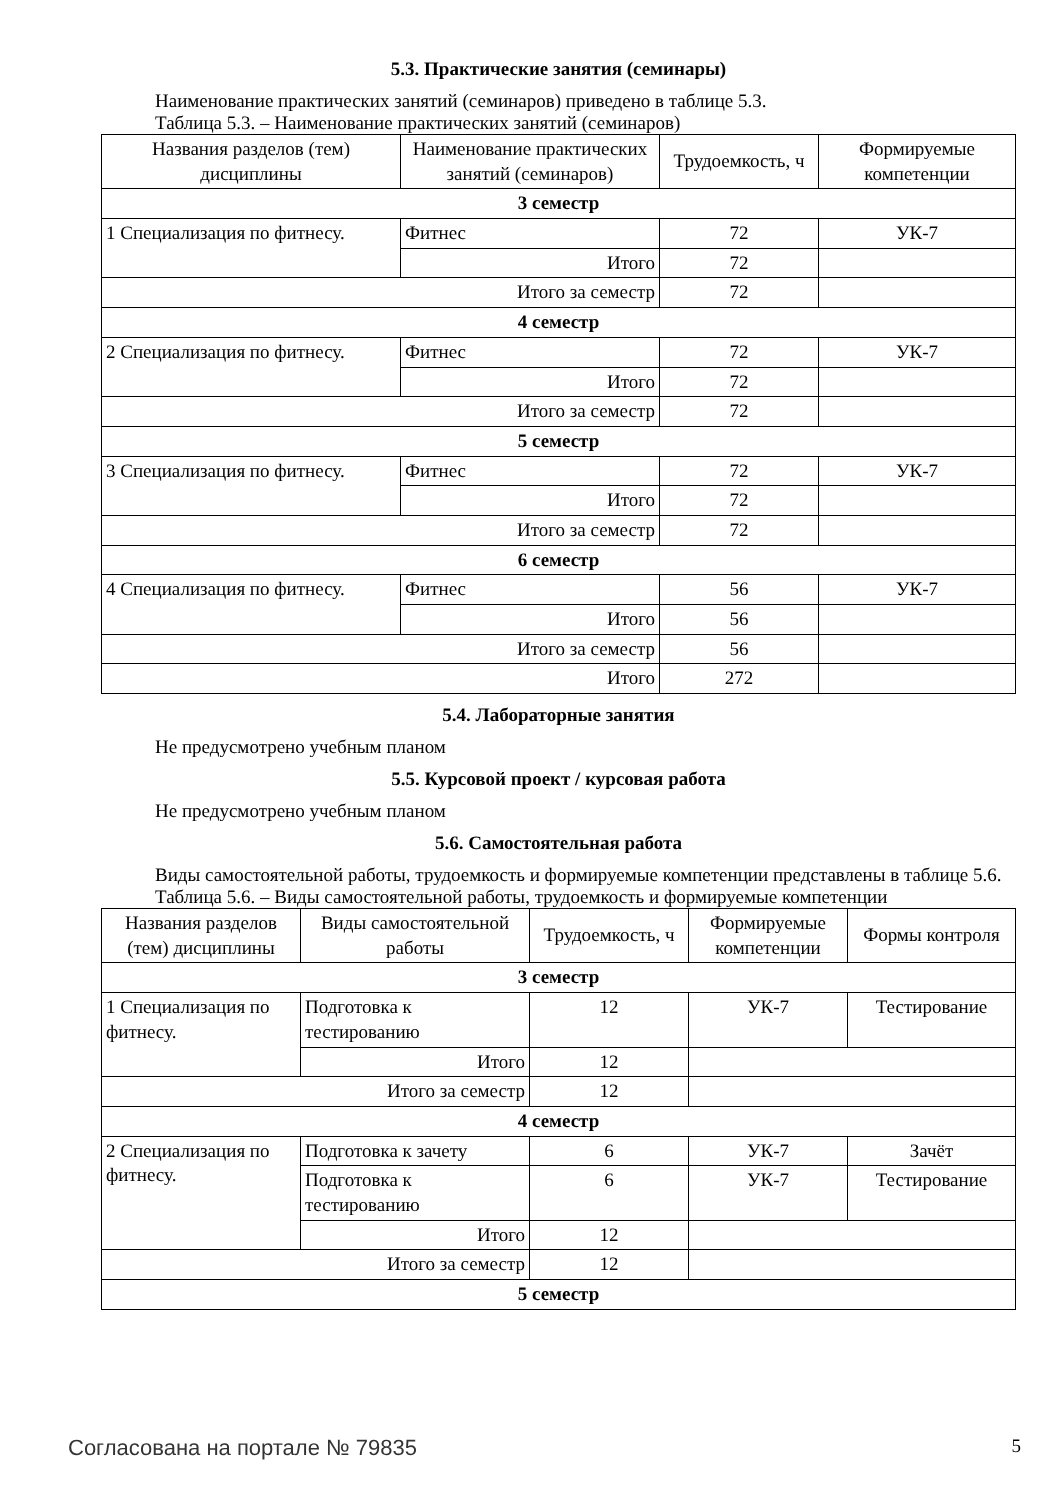5.3. Практические занятия (семинары)
Наименование практических занятий (семинаров) приведено в таблице 5.3.
Таблица 5.3. – Наименование практических занятий (семинаров)
| Названия разделов (тем) дисциплины | Наименование практических занятий (семинаров) | Трудоемкость, ч | Формируемые компетенции |
| --- | --- | --- | --- |
| 3 семестр | | | |
| 1 Специализация по фитнесу. | Фитнес | 72 | УК-7 |
| | Итого | 72 | |
| Итого за семестр | | 72 | |
| 4 семестр | | | |
| 2 Специализация по фитнесу. | Фитнес | 72 | УК-7 |
| | Итого | 72 | |
| Итого за семестр | | 72 | |
| 5 семестр | | | |
| 3 Специализация по фитнесу. | Фитнес | 72 | УК-7 |
| | Итого | 72 | |
| Итого за семестр | | 72 | |
| 6 семестр | | | |
| 4 Специализация по фитнесу. | Фитнес | 56 | УК-7 |
| | Итого | 56 | |
| Итого за семестр | | 56 | |
| Итого | | 272 | |
5.4. Лабораторные занятия
Не предусмотрено учебным планом
5.5. Курсовой проект / курсовая работа
Не предусмотрено учебным планом
5.6. Самостоятельная работа
Виды самостоятельной работы, трудоемкость и формируемые компетенции представлены в таблице 5.6.
Таблица 5.6. – Виды самостоятельной работы, трудоемкость и формируемые компетенции
| Названия разделов (тем) дисциплины | Виды самостоятельной работы | Трудоемкость, ч | Формируемые компетенции | Формы контроля |
| --- | --- | --- | --- | --- |
| 3 семестр | | | | |
| 1 Специализация по фитнесу. | Подготовка к тестированию | 12 | УК-7 | Тестирование |
| | Итого | 12 | | |
| Итого за семестр | | 12 | | |
| 4 семестр | | | | |
| 2 Специализация по фитнесу. | Подготовка к зачету | 6 | УК-7 | Зачёт |
| | Подготовка к тестированию | 6 | УК-7 | Тестирование |
| | Итого | 12 | | |
| Итого за семестр | | 12 | | |
| 5 семестр | | | | |
Согласована на портале № 79835 5